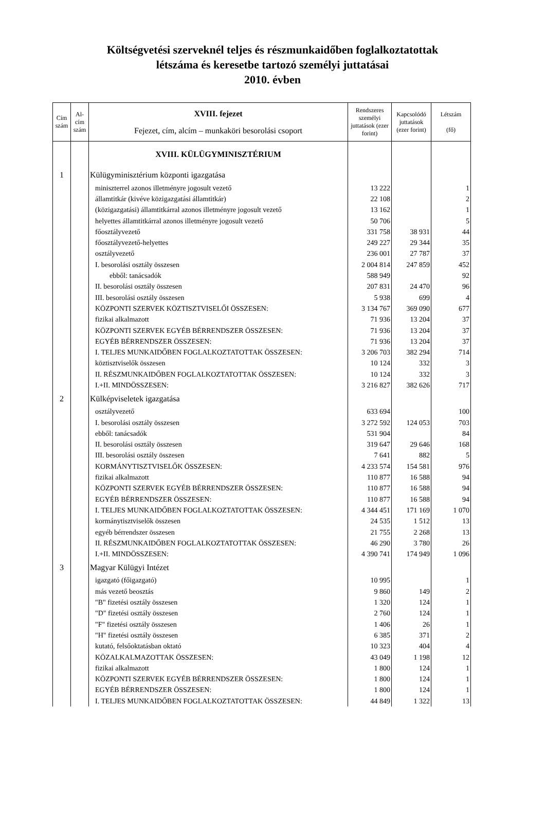Költségvetési szerveknél teljes és részmunkaidőben foglalkoztatottak
létszáma és keresetbe tartozó személyi juttatásai
2010. évben
| Cím szám | Al-cím szám | XVIII. fejezet Fejezet, cím, alcím – munkaköri besorolási csoport | Rendszeres személyi juttatások (ezer forint) | Kapcsolódó juttatások (ezer forint) | Létszám (fő) |
| --- | --- | --- | --- | --- | --- |
| | | XVIII. KÜLÜGYMINISZTÉRIUM | | | |
| 1 | | Külügyminisztérium központi igazgatása | | | |
| | | miniszterrel azonos illetményre jogosult vezető | 13 222 | | 1 |
| | | államtitkár (kivéve közigazgatási államtitkár) | 22 108 | | 2 |
| | | (közigazgatási) államtitkárral azonos illetményre jogosult vezető | 13 162 | | 1 |
| | | helyettes államtitkárral azonos illetményre jogosult vezető | 50 706 | | 5 |
| | | főosztályvezető | 331 758 | 38 931 | 44 |
| | | főosztályvezető-helyettes | 249 227 | 29 344 | 35 |
| | | osztályvezető | 236 001 | 27 787 | 37 |
| | | I. besorolási osztály összesen | 2 004 814 | 247 859 | 452 |
| | | ebből: tanácsadók | 588 949 | | 92 |
| | | II. besorolási osztály összesen | 207 831 | 24 470 | 96 |
| | | III. besorolási osztály összesen | 5 938 | 699 | 4 |
| | | KÖZPONTI SZERVEK KÖZTISZTVISELŐI ÖSSZESEN: | 3 134 767 | 369 090 | 677 |
| | | fizikai alkalmazott | 71 936 | 13 204 | 37 |
| | | KÖZPONTI SZERVEK EGYÉB BÉRRENDSZER ÖSSZESEN: | 71 936 | 13 204 | 37 |
| | | EGYÉB BÉRRENDSZER ÖSSZESEN: | 71 936 | 13 204 | 37 |
| | | I. TELJES MUNKAIDŐBEN FOGLALKOZTATOTTAK ÖSSZESEN: | 3 206 703 | 382 294 | 714 |
| | | köztisztviselők összesen | 10 124 | 332 | 3 |
| | | II. RÉSZMUNKAIDŐBEN FOGLALKOZTATOTTAK ÖSSZESEN: | 10 124 | 332 | 3 |
| | | I.+II. MINDÖSSZESEN: | 3 216 827 | 382 626 | 717 |
| 2 | | Külképviseletek igazgatása | | | |
| | | osztályvezető | 633 694 | | 100 |
| | | I. besorolási osztály összesen | 3 272 592 | 124 053 | 703 |
| | | ebből: tanácsadók | 531 904 | | 84 |
| | | II. besorolási osztály összesen | 319 647 | 29 646 | 168 |
| | | III. besorolási osztály összesen | 7 641 | 882 | 5 |
| | | KORMÁNYTISZTVISELŐK ÖSSZESEN: | 4 233 574 | 154 581 | 976 |
| | | fizikai alkalmazott | 110 877 | 16 588 | 94 |
| | | KÖZPONTI SZERVEK EGYÉB BÉRRENDSZER ÖSSZESEN: | 110 877 | 16 588 | 94 |
| | | EGYÉB BÉRRENDSZER ÖSSZESEN: | 110 877 | 16 588 | 94 |
| | | I. TELJES MUNKAIDŐBEN FOGLALKOZTATOTTAK ÖSSZESEN: | 4 344 451 | 171 169 | 1 070 |
| | | kormánytisztviselők összesen | 24 535 | 1 512 | 13 |
| | | egyéb bérrendszer összesen | 21 755 | 2 268 | 13 |
| | | II. RÉSZMUNKAIDŐBEN FOGLALKOZTATOTTAK ÖSSZESEN: | 46 290 | 3 780 | 26 |
| | | I.+II. MINDÖSSZESEN: | 4 390 741 | 174 949 | 1 096 |
| 3 | | Magyar Külügyi Intézet | | | |
| | | igazgató (főigazgató) | 10 995 | | 1 |
| | | más vezető beosztás | 9 860 | 149 | 2 |
| | | "B" fizetési osztály összesen | 1 320 | 124 | 1 |
| | | "D" fizetési osztály összesen | 2 760 | 124 | 1 |
| | | "F" fizetési osztály összesen | 1 406 | 26 | 1 |
| | | "H" fizetési osztály összesen | 6 385 | 371 | 2 |
| | | kutató, felsőoktatásban oktató | 10 323 | 404 | 4 |
| | | KÖZALKALMAZOTTAK ÖSSZESEN: | 43 049 | 1 198 | 12 |
| | | fizikai alkalmazott | 1 800 | 124 | 1 |
| | | KÖZPONTI SZERVEK EGYÉB BÉRRENDSZER ÖSSZESEN: | 1 800 | 124 | 1 |
| | | EGYÉB BÉRRENDSZER ÖSSZESEN: | 1 800 | 124 | 1 |
| | | I. TELJES MUNKAIDŐBEN FOGLALKOZTATOTTAK ÖSSZESEN: | 44 849 | 1 322 | 13 |